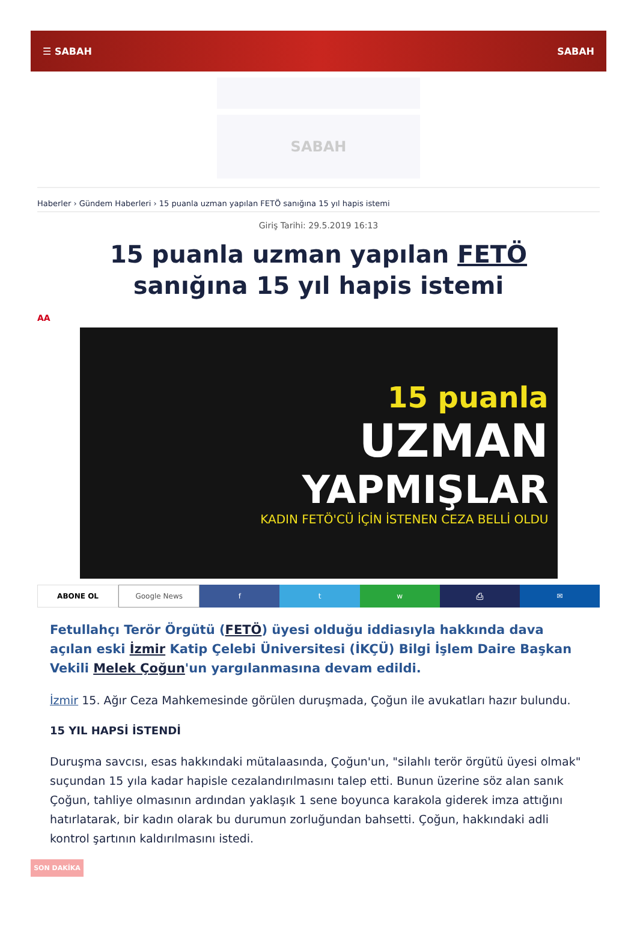☰ SABAH SABAH
SABAH
Haberler › Gündem Haberleri › 15 puanla uzman yapılan FETÖ sanığına 15 yıl hapis istemi
Giriş Tarihi: 29.5.2019 16:13
15 puanla uzman yapılan FETÖ sanığına 15 yıl hapis istemi
AA
15 puanla
UZMAN
YAPMIŞLAR
KADIN FETÖ'CÜ İÇİN İSTENEN CEZA BELLİ OLDU
ABONE OL Google News f t w ⎙ ✉
Fetullahçı Terör Örgütü (FETÖ) üyesi olduğu iddiasıyla hakkında dava açılan eski İzmir Katip Çelebi Üniversitesi (İKÇÜ) Bilgi İşlem Daire Başkan Vekili Melek Çoğun'un yargılanmasına devam edildi.
İzmir 15. Ağır Ceza Mahkemesinde görülen duruşmada, Çoğun ile avukatları hazır bulundu.
15 YIL HAPSİ İSTENDİ
Duruşma savcısı, esas hakkındaki mütalaasında, Çoğun'un, "silahlı terör örgütü üyesi olmak" suçundan 15 yıla kadar hapisle cezalandırılmasını talep etti. Bunun üzerine söz alan sanık Çoğun, tahliye olmasının ardından yaklaşık 1 sene boyunca karakola giderek imza attığını hatırlatarak, bir kadın olarak bu durumun zorluğundan bahsetti. Çoğun, hakkındaki adli kontrol şartının kaldırılmasını istedi.
SON DAKİKA